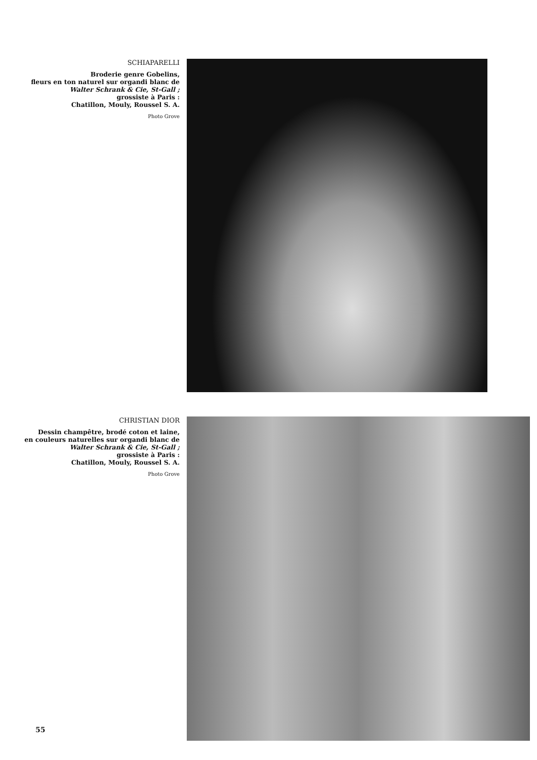SCHIAPARELLI
Broderie genre Gobelins,
fleurs en ton naturel sur organdi blanc de
Walter Schrank & Cie, St-Gall ;
grossiste à Paris :
Chatillon, Mouly, Roussel S. A.
Photo Grove
CHRISTIAN DIOR
Dessin champêtre, brodé coton et laine,
en couleurs naturelles sur organdi blanc de
Walter Schrank & Cie, St-Gall ;
grossiste à Paris :
Chatillon, Mouly, Roussel S. A.
Photo Grove
55